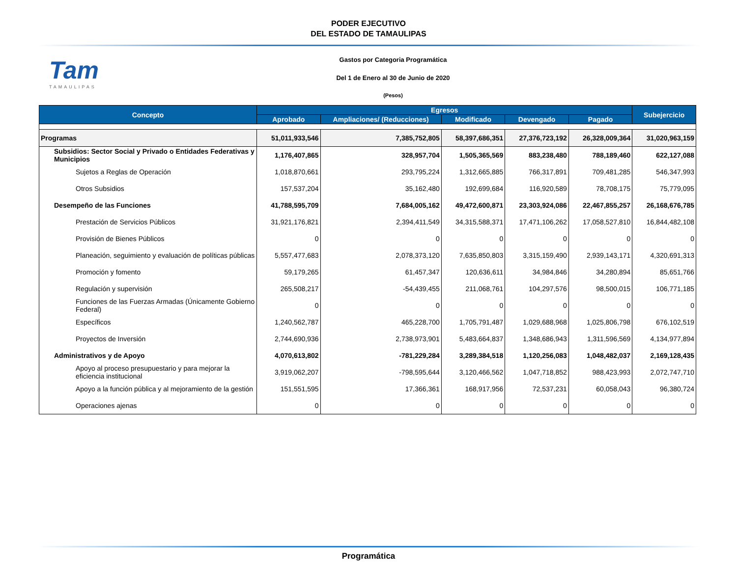PODER EJECUTIVO
DEL ESTADO DE TAMAULIPAS
Tam
TAMAULIPAS
Gastos por Categoria Programática
Del 1 de Enero al 30 de Junio de 2020
(Pesos)
| Concepto | Egresos | | | | | Subejercicio |
| --- | --- | --- | --- | --- | --- | --- |
| | Aprobado | Ampliaciones/ (Reducciones) | Modificado | Devengado | Pagado | |
| Programas | 51,011,933,546 | 7,385,752,805 | 58,397,686,351 | 27,376,723,192 | 26,328,009,364 | 31,020,963,159 |
| Subsidios: Sector Social y Privado o Entidades Federativas y Municipios | 1,176,407,865 | 328,957,704 | 1,505,365,569 | 883,238,480 | 788,189,460 | 622,127,088 |
| Sujetos a Reglas de Operación | 1,018,870,661 | 293,795,224 | 1,312,665,885 | 766,317,891 | 709,481,285 | 546,347,993 |
| Otros Subsidios | 157,537,204 | 35,162,480 | 192,699,684 | 116,920,589 | 78,708,175 | 75,779,095 |
| Desempeño de las Funciones | 41,788,595,709 | 7,684,005,162 | 49,472,600,871 | 23,303,924,086 | 22,467,855,257 | 26,168,676,785 |
| Prestación de Servicios Públicos | 31,921,176,821 | 2,394,411,549 | 34,315,588,371 | 17,471,106,262 | 17,058,527,810 | 16,844,482,108 |
| Provisión de Bienes Públicos | 0 | 0 | 0 | 0 | 0 | 0 |
| Planeación, seguimiento y evaluación de políticas públicas | 5,557,477,683 | 2,078,373,120 | 7,635,850,803 | 3,315,159,490 | 2,939,143,171 | 4,320,691,313 |
| Promoción y fomento | 59,179,265 | 61,457,347 | 120,636,611 | 34,984,846 | 34,280,894 | 85,651,766 |
| Regulación y supervisión | 265,508,217 | -54,439,455 | 211,068,761 | 104,297,576 | 98,500,015 | 106,771,185 |
| Funciones de las Fuerzas Armadas (Únicamente Gobierno Federal) | 0 | 0 | 0 | 0 | 0 | 0 |
| Específicos | 1,240,562,787 | 465,228,700 | 1,705,791,487 | 1,029,688,968 | 1,025,806,798 | 676,102,519 |
| Proyectos de Inversión | 2,744,690,936 | 2,738,973,901 | 5,483,664,837 | 1,348,686,943 | 1,311,596,569 | 4,134,977,894 |
| Administrativos y de Apoyo | 4,070,613,802 | -781,229,284 | 3,289,384,518 | 1,120,256,083 | 1,048,482,037 | 2,169,128,435 |
| Apoyo al proceso presupuestario y para mejorar la eficiencia institucional | 3,919,062,207 | -798,595,644 | 3,120,466,562 | 1,047,718,852 | 988,423,993 | 2,072,747,710 |
| Apoyo a la función pública y al mejoramiento de la gestión | 151,551,595 | 17,366,361 | 168,917,956 | 72,537,231 | 60,058,043 | 96,380,724 |
| Operaciones ajenas | 0 | 0 | 0 | 0 | 0 | 0 |
Programática